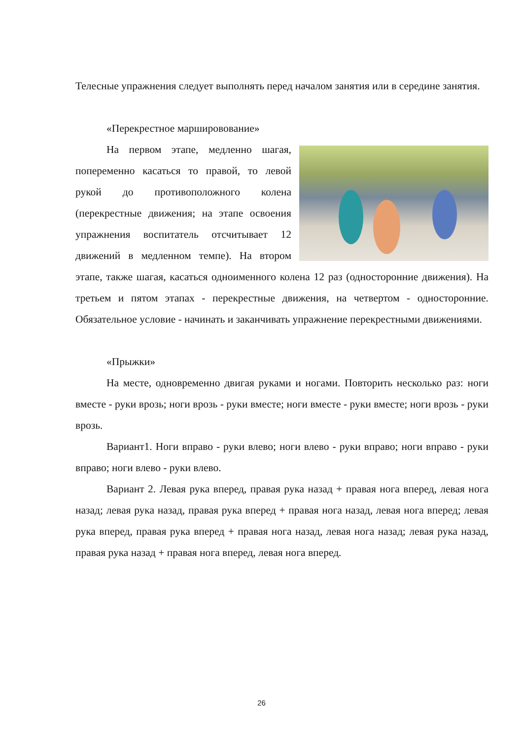Телесные упражнения следует выполнять перед началом занятия или в середине занятия.
«Перекрестное маршировование»
На первом этапе, медленно шагая, попеременно касаться то правой, то левой рукой до противоположного колена (перекрестные движения; на этапе освоения упражнения воспитатель отсчитывает 12 движений в медленном темпе). На втором этапе, также шагая, касаться одноименного колена 12 раз (односторонние движения). На третьем и пятом этапах - перекрестные движения, на четвертом - односторонние. Обязательное условие - начинать и заканчивать упражнение перекрестными движениями.
«Прыжки»
На месте, одновременно двигая руками и ногами. Повторить несколько раз: ноги вместе - руки врозь; ноги врозь - руки вместе; ноги вместе - руки вместе; ноги врозь - руки врозь.
Вариант1. Ноги вправо - руки влево; ноги влево - руки вправо; ноги вправо - руки вправо; ноги влево - руки влево.
Вариант 2. Левая рука вперед, правая рука назад + правая нога вперед, левая нога назад; левая рука назад, правая рука вперед + правая нога назад, левая нога вперед; левая рука вперед, правая рука вперед + правая нога назад, левая нога назад; левая рука назад, правая рука назад + правая нога вперед, левая нога вперед.
26